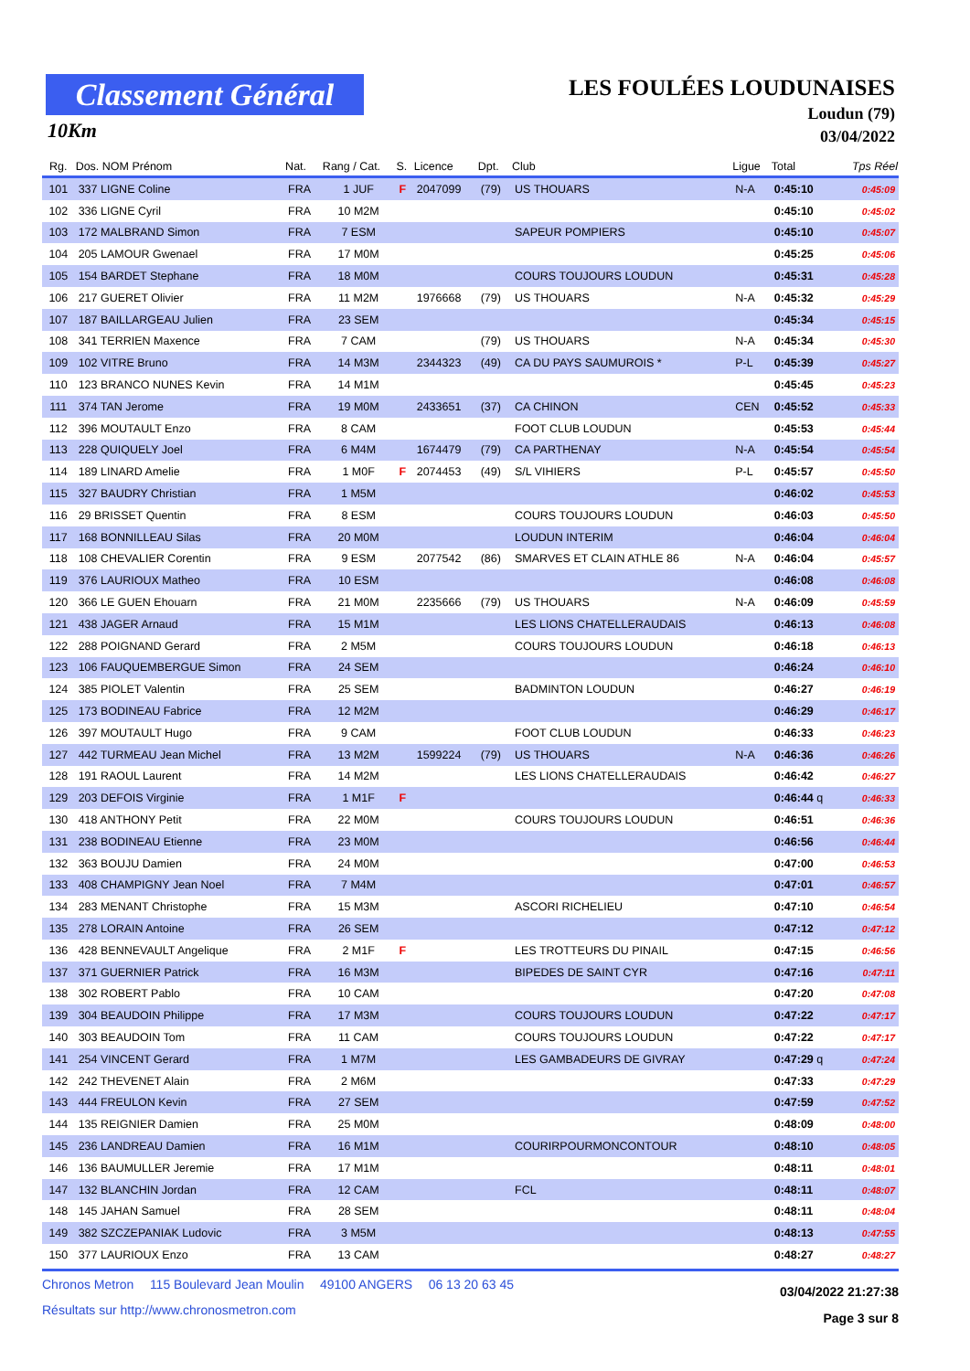Classement Général
10Km
LES FOULÉES LOUDUNAISES
Loudun (79)
03/04/2022
| Rg. | Dos. NOM Prénom | Nat. | Rang / Cat. | S. | Licence | Dpt. | Club | Ligue | Total | Tps Réel |
| --- | --- | --- | --- | --- | --- | --- | --- | --- | --- | --- |
| 101 | 337 LIGNE Coline | FRA | 1 JUF | F | 2047099 | (79) | US THOUARS | N-A | 0:45:10 | 0:45:09 |
| 102 | 336 LIGNE Cyril | FRA | 10 M2M | | | | | | 0:45:10 | 0:45:02 |
| 103 | 172 MALBRAND Simon | FRA | 7 ESM | | | | SAPEUR POMPIERS | | 0:45:10 | 0:45:07 |
| 104 | 205 LAMOUR Gwenael | FRA | 17 M0M | | | | | | 0:45:25 | 0:45:06 |
| 105 | 154 BARDET Stephane | FRA | 18 M0M | | | | COURS TOUJOURS LOUDUN | | 0:45:31 | 0:45:28 |
| 106 | 217 GUERET Olivier | FRA | 11 M2M | | 1976668 | (79) | US THOUARS | N-A | 0:45:32 | 0:45:29 |
| 107 | 187 BAILLARGEAU Julien | FRA | 23 SEM | | | | | | 0:45:34 | 0:45:15 |
| 108 | 341 TERRIEN Maxence | FRA | 7 CAM | | | (79) | US THOUARS | N-A | 0:45:34 | 0:45:30 |
| 109 | 102 VITRE Bruno | FRA | 14 M3M | | 2344323 | (49) | CA DU PAYS SAUMUROIS * | P-L | 0:45:39 | 0:45:27 |
| 110 | 123 BRANCO NUNES Kevin | FRA | 14 M1M | | | | | | 0:45:45 | 0:45:23 |
| 111 | 374 TAN Jerome | FRA | 19 M0M | | 2433651 | (37) | CA CHINON | CEN | 0:45:52 | 0:45:33 |
| 112 | 396 MOUTAULT Enzo | FRA | 8 CAM | | | | FOOT CLUB LOUDUN | | 0:45:53 | 0:45:44 |
| 113 | 228 QUIQUELY Joel | FRA | 6 M4M | | 1674479 | (79) | CA PARTHENAY | N-A | 0:45:54 | 0:45:54 |
| 114 | 189 LINARD Amelie | FRA | 1 M0F | F | 2074453 | (49) | S/L VIHIERS | P-L | 0:45:57 | 0:45:50 |
| 115 | 327 BAUDRY Christian | FRA | 1 M5M | | | | | | 0:46:02 | 0:45:53 |
| 116 | 29 BRISSET Quentin | FRA | 8 ESM | | | | COURS TOUJOURS LOUDUN | | 0:46:03 | 0:45:50 |
| 117 | 168 BONNILLEAU Silas | FRA | 20 M0M | | | | LOUDUN INTERIM | | 0:46:04 | 0:46:04 |
| 118 | 108 CHEVALIER Corentin | FRA | 9 ESM | | 2077542 | (86) | SMARVES ET CLAIN ATHLE 86 | N-A | 0:46:04 | 0:45:57 |
| 119 | 376 LAURIOUX Matheo | FRA | 10 ESM | | | | | | 0:46:08 | 0:46:08 |
| 120 | 366 LE GUEN Ehouarn | FRA | 21 M0M | | 2235666 | (79) | US THOUARS | N-A | 0:46:09 | 0:45:59 |
| 121 | 438 JAGER Arnaud | FRA | 15 M1M | | | | LES LIONS CHATELLERAUDAIS | | 0:46:13 | 0:46:08 |
| 122 | 288 POIGNAND Gerard | FRA | 2 M5M | | | | COURS TOUJOURS LOUDUN | | 0:46:18 | 0:46:13 |
| 123 | 106 FAUQUEMBERGUE Simon | FRA | 24 SEM | | | | | | 0:46:24 | 0:46:10 |
| 124 | 385 PIOLET Valentin | FRA | 25 SEM | | | | BADMINTON LOUDUN | | 0:46:27 | 0:46:19 |
| 125 | 173 BODINEAU Fabrice | FRA | 12 M2M | | | | | | 0:46:29 | 0:46:17 |
| 126 | 397 MOUTAULT Hugo | FRA | 9 CAM | | | | FOOT CLUB LOUDUN | | 0:46:33 | 0:46:23 |
| 127 | 442 TURMEAU Jean Michel | FRA | 13 M2M | | 1599224 | (79) | US THOUARS | N-A | 0:46:36 | 0:46:26 |
| 128 | 191 RAOUL Laurent | FRA | 14 M2M | | | | LES LIONS CHATELLERAUDAIS | | 0:46:42 | 0:46:27 |
| 129 | 203 DEFOIS Virginie | FRA | 1 M1F | F | | | | | 0:46:44 q | 0:46:33 |
| 130 | 418 ANTHONY Petit | FRA | 22 M0M | | | | COURS TOUJOURS LOUDUN | | 0:46:51 | 0:46:36 |
| 131 | 238 BODINEAU Etienne | FRA | 23 M0M | | | | | | 0:46:56 | 0:46:44 |
| 132 | 363 BOUJU Damien | FRA | 24 M0M | | | | | | 0:47:00 | 0:46:53 |
| 133 | 408 CHAMPIGNY Jean Noel | FRA | 7 M4M | | | | | | 0:47:01 | 0:46:57 |
| 134 | 283 MENANT Christophe | FRA | 15 M3M | | | | ASCORI RICHELIEU | | 0:47:10 | 0:46:54 |
| 135 | 278 LORAIN Antoine | FRA | 26 SEM | | | | | | 0:47:12 | 0:47:12 |
| 136 | 428 BENNEVAULT Angelique | FRA | 2 M1F | F | | | LES TROTTEURS DU PINAIL | | 0:47:15 | 0:46:56 |
| 137 | 371 GUERNIER Patrick | FRA | 16 M3M | | | | BIPEDES DE SAINT CYR | | 0:47:16 | 0:47:11 |
| 138 | 302 ROBERT Pablo | FRA | 10 CAM | | | | | | 0:47:20 | 0:47:08 |
| 139 | 304 BEAUDOIN Philippe | FRA | 17 M3M | | | | COURS TOUJOURS LOUDUN | | 0:47:22 | 0:47:17 |
| 140 | 303 BEAUDOIN Tom | FRA | 11 CAM | | | | COURS TOUJOURS LOUDUN | | 0:47:22 | 0:47:17 |
| 141 | 254 VINCENT Gerard | FRA | 1 M7M | | | | LES GAMBADEURS DE GIVRAY | | 0:47:29 q | 0:47:24 |
| 142 | 242 THEVENET Alain | FRA | 2 M6M | | | | | | 0:47:33 | 0:47:29 |
| 143 | 444 FREULON Kevin | FRA | 27 SEM | | | | | | 0:47:59 | 0:47:52 |
| 144 | 135 REIGNIER Damien | FRA | 25 M0M | | | | | | 0:48:09 | 0:48:00 |
| 145 | 236 LANDREAU Damien | FRA | 16 M1M | | | | COURIRPOURMONCONTOUR | | 0:48:10 | 0:48:05 |
| 146 | 136 BAUMULLER Jeremie | FRA | 17 M1M | | | | | | 0:48:11 | 0:48:01 |
| 147 | 132 BLANCHIN Jordan | FRA | 12 CAM | | | | FCL | | 0:48:11 | 0:48:07 |
| 148 | 145 JAHAN Samuel | FRA | 28 SEM | | | | | | 0:48:11 | 0:48:04 |
| 149 | 382 SZCZEPANIAK Ludovic | FRA | 3 M5M | | | | | | 0:48:13 | 0:47:55 |
| 150 | 377 LAURIOUX Enzo | FRA | 13 CAM | | | | | | 0:48:27 | 0:48:27 |
Chronos Metron 115 Boulevard Jean Moulin 49100 ANGERS 06 13 20 63 45
Résultats sur http://www.chronosmetron.com
03/04/2022 21:27:38
Page 3 sur 8